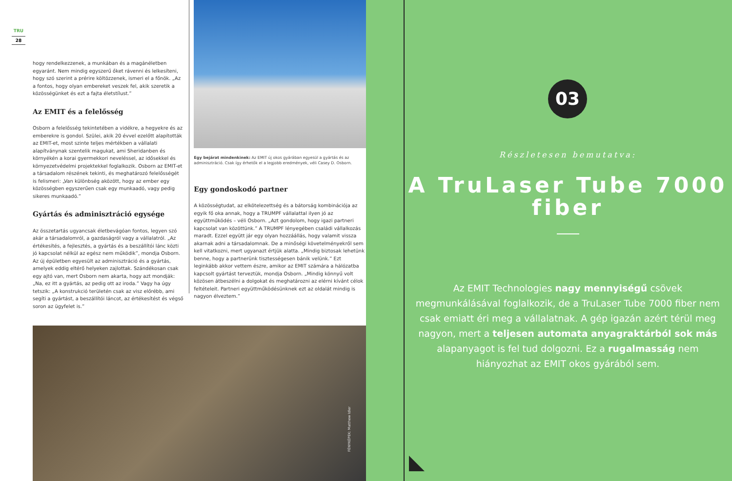TRU
28
hogy rendelkezzenek, a munkában és a magánéletben egyaránt. Nem mindig egyszerű őket rávenni és lelkesíteni, hogy szó szerint a prérire költözzenek, ismeri el a főnök. „Az a fontos, hogy olyan embereket veszek fel, akik szeretik a közösségünket és ezt a fajta életstílust.”
Az EMIT és a felelősség
Osborn a felelősség tekintetében a vidékre, a hegyekre és az emberekre is gondol. Szülei, akik 20 évvel ezelőtt alapították az EMIT-et, most szinte teljes mértékben a vállalati alapítványnak szentelik magukat, ami Sheridanben és környékén a korai gyermekkori neveléssel, az idősekkel és környezetvédelmi projektekkel foglalkozik. Osborn az EMIT-et a társadalom részének tekinti, és meghatározó felelősségét is felismeri: „Van különbség aközött, hogy az ember egy közösségben egyszerűen csak egy munkaadó, vagy pedig sikeres munkaadó.”
Gyártás és adminisztráció egysége
Az összetartás ugyancsak életbevágóan fontos, legyen szó akár a társadalomról, a gazdaságról vagy a vállalatról. „Az értékesítés, a fejlesztés, a gyártás és a beszállítói lánc közti jó kapcsolat nélkül az egész nem működik”, mondja Osborn. Az új épületben egyesült az adminisztráció és a gyártás, amelyek eddig eltérő helyeken zajlottak. Szándékosan csak egy ajtó van, mert Osborn nem akarta, hogy azt mondják: „Na, ez itt a gyártás, az pedig ott az iroda.” Vagy ha úgy tetszik: „A konstrukció területén csak az visz előrébb, ami segíti a gyártást, a beszállítói láncot, az értékesítést és végső soron az ügyfelet is.”
Egy bejárat mindenkinek: Az EMIT új okos gyárában egyesül a gyártás és az adminisztráció. Csak így érhetők el a legjobb eredmények, véli Casey D. Osborn.
Egy gondoskodó partner
A közösségtudat, az elkötelezettség és a bátorság kombinációja az egyik fő oka annak, hogy a TRUMPF vállalattal ilyen jó az együttműködés – véli Osborn. „Azt gondolom, hogy igazi partneri kapcsolat van közöttünk.” A TRUMPF lényegében családi vállalkozás maradt. Ezzel együtt jár egy olyan hozzáállás, hogy valamit vissza akarnak adni a társadalomnak. De a minőségi követelményekről sem kell vitatkozni, mert ugyanazt értjük alatta. „Mindig biztosak lehetünk benne, hogy a partnerünk tisztességesen bánik velünk.” Ezt leginkább akkor vettem észre, amikor az EMIT számára a hálózatba kapcsolt gyártást terveztük, mondja Osborn. „Mindig könnyű volt közösen átbeszélni a dolgokat és meghatározni az elérni kívánt célok feltételeit. Partneri együttműködésünknek ezt az oldalát mindig is nagyon élveztem.”
FÉNYKÉPEK: Matthew Idler
03
Részletesen bemutatva:
A TruLaser Tube 7000 fiber
Az EMIT Technologies nagy mennyiségű csövek megmunkálásával foglalkozik, de a TruLaser Tube 7000 fiber nem csak emiatt éri meg a vállalatnak. A gép igazán azért térül meg nagyon, mert a teljesen automata anyagraktárból sok más alapanyagot is fel tud dolgozni. Ez a rugalmasság nem hiányozhat az EMIT okos gyárából sem.